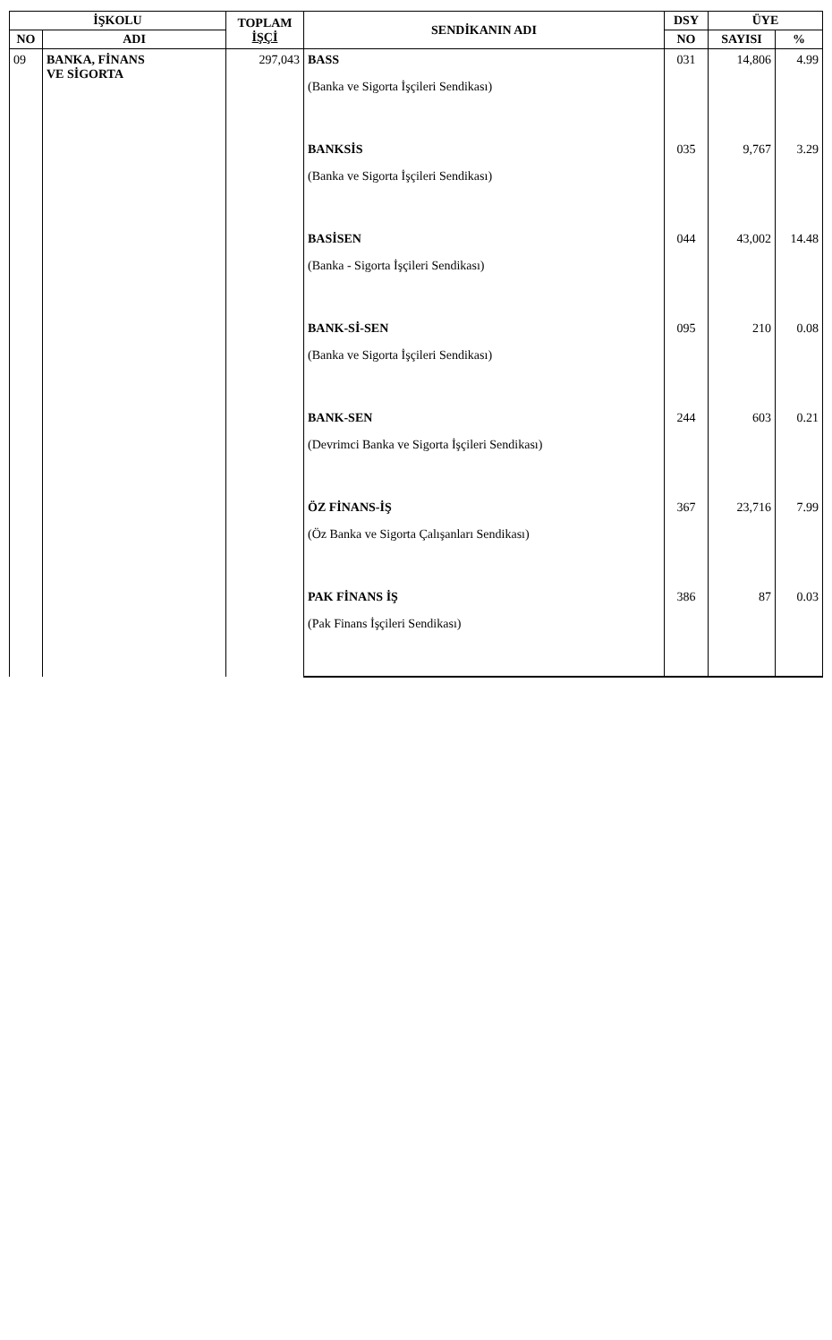| İŞKOLU | | TOPLAM İŞÇİ | SENDİKANIN ADI | DSY | ÜYE | |
| --- | --- | --- | --- | --- | --- | --- |
| NO | ADI | | | NO | SAYISI | % |
| 09 | BANKA, FİNANS VE SİGORTA | 297,043 | BASS (Banka ve Sigorta İşçileri Sendikası) | 031 | 14,806 | 4.99 |
| | | | BANKSİS (Banka ve Sigorta İşçileri Sendikası) | 035 | 9,767 | 3.29 |
| | | | BASİSEN (Banka - Sigorta İşçileri Sendikası) | 044 | 43,002 | 14.48 |
| | | | BANK-Sİ-SEN (Banka ve Sigorta İşçileri Sendikası) | 095 | 210 | 0.08 |
| | | | BANK-SEN (Devrimci Banka ve Sigorta İşçileri Sendikası) | 244 | 603 | 0.21 |
| | | | ÖZ FİNANS-İŞ (Öz Banka ve Sigorta Çalışanları Sendikası) | 367 | 23,716 | 7.99 |
| | | | PAK FİNANS İŞ (Pak Finans İşçileri Sendikası) | 386 | 87 | 0.03 |